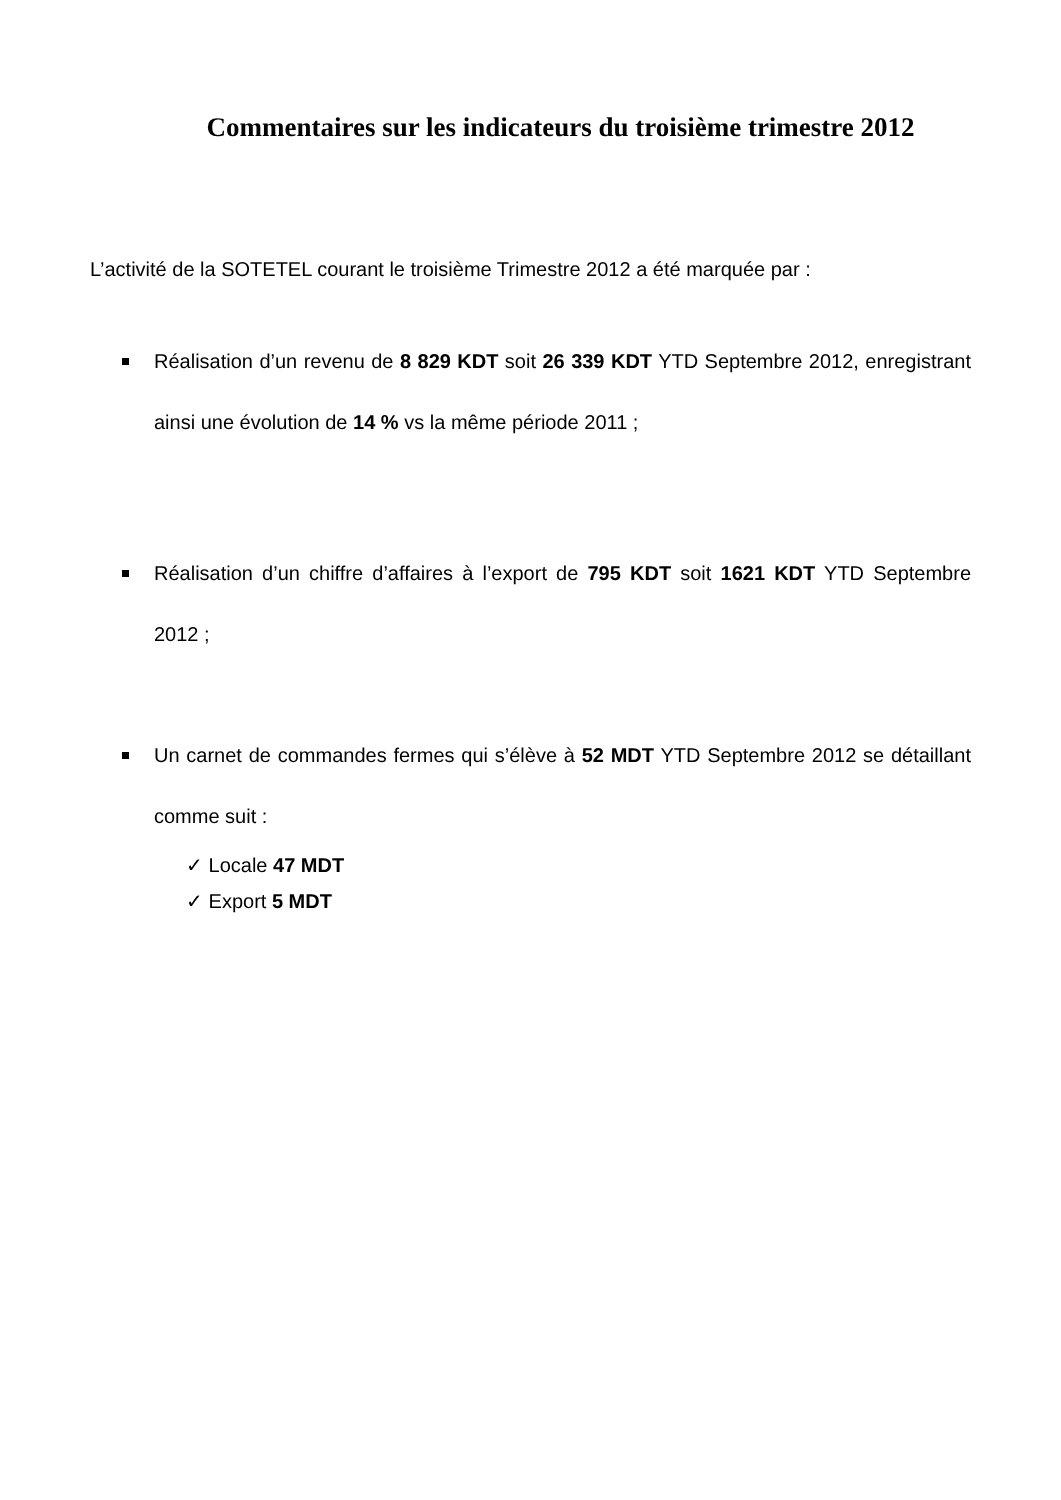Commentaires sur les indicateurs du troisième trimestre 2012
L’activité de la SOTETEL courant le troisième Trimestre 2012 a été marquée par :
Réalisation d’un revenu de 8 829 KDT soit 26 339 KDT YTD Septembre 2012, enregistrant ainsi une évolution de 14 % vs la même période 2011 ;
Réalisation d’un chiffre d’affaires à l’export de 795 KDT soit 1621 KDT YTD Septembre 2012 ;
Un carnet de commandes fermes qui s’élève à 52 MDT YTD Septembre 2012 se détaillant comme suit :
✓ Locale 47 MDT
✓ Export 5 MDT